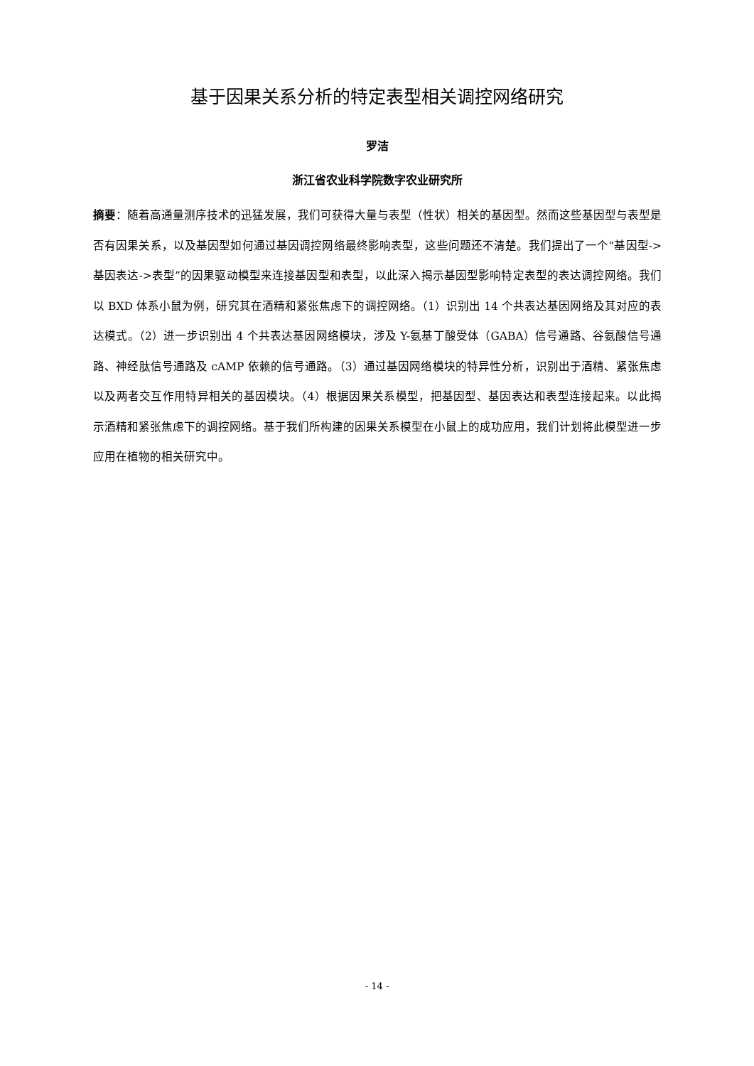基于因果关系分析的特定表型相关调控网络研究
罗洁
浙江省农业科学院数字农业研究所
摘要：随着高通量测序技术的迅猛发展，我们可获得大量与表型（性状）相关的基因型。然而这些基因型与表型是否有因果关系，以及基因型如何通过基因调控网络最终影响表型，这些问题还不清楚。我们提出了一个“基因型->基因表达->表型”的因果驱动模型来连接基因型和表型，以此深入揭示基因型影响特定表型的表达调控网络。我们以 BXD 体系小鼠为例，研究其在酒精和紧张焦虑下的调控网络。（1）识别出 14 个共表达基因网络及其对应的表达模式。（2）进一步识别出 4 个共表达基因网络模块，涉及 Y-氨基丁酸受体（GABA）信号通路、谷氨酸信号通路、神经肽信号通路及 cAMP 依赖的信号通路。（3）通过基因网络模块的特异性分析，识别出于酒精、紧张焦虑以及两者交互作用特异相关的基因模块。（4）根据因果关系模型，把基因型、基因表达和表型连接起来。以此揭示酒精和紧张焦虑下的调控网络。基于我们所构建的因果关系模型在小鼠上的成功应用，我们计划将此模型进一步应用在植物的相关研究中。
- 14 -